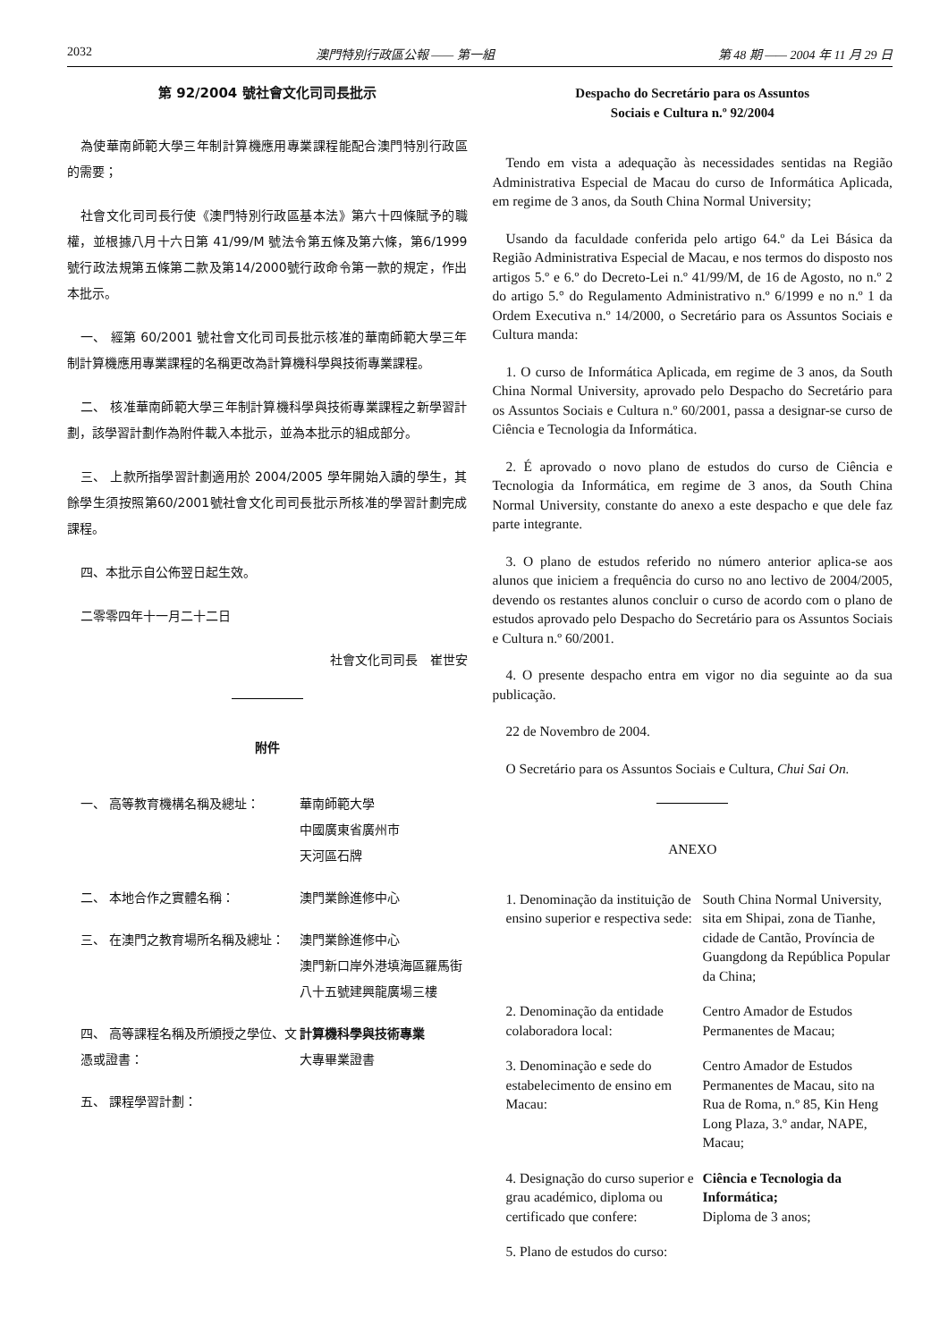2032 澳門特別行政區公報 —— 第一組 第 48 期 —— 2004 年 11 月 29 日
第 92/2004 號社會文化司司長批示
為使華南師範大學三年制計算機應用專業課程能配合澳門特別行政區的需要；
社會文化司司長行使《澳門特別行政區基本法》第六十四條賦予的職權，並根據八月十六日第 41/99/M 號法令第五條及第六條，第6/1999號行政法規第五條第二款及第14/2000號行政命令第一款的規定，作出本批示。
一、 經第 60/2001 號社會文化司司長批示核准的華南師範大學三年制計算機應用專業課程的名稱更改為計算機科學與技術專業課程。
二、 核准華南師範大學三年制計算機科學與技術專業課程之新學習計劃，該學習計劃作為附件載入本批示，並為本批示的組成部分。
三、 上款所指學習計劃適用於 2004/2005 學年開始入讀的學生，其餘學生須按照第60/2001號社會文化司司長批示所核准的學習計劃完成課程。
四、本批示自公佈翌日起生效。
二零零四年十一月二十二日
社會文化司司長　崔世安
附件
一、 高等教育機構名稱及總址： 華南師範大學
中國廣東省廣州市
天河區石牌
二、 本地合作之實體名稱： 澳門業餘進修中心
三、 在澳門之教育場所名稱及總址： 澳門業餘進修中心
澳門新口岸外港填海區羅馬街八十五號建興龍廣場三樓
四、 高等課程名稱及所頒授之學位、文憑或證書：
計算機科學與技術專業
大專畢業證書
五、 課程學習計劃：
Despacho do Secretário para os Assuntos
Sociais e Cultura n.º 92/2004
Tendo em vista a adequação às necessidades sentidas na Região Administrativa Especial de Macau do curso de Informática Aplicada, em regime de 3 anos, da South China Normal University;
Usando da faculdade conferida pelo artigo 64.º da Lei Básica da Região Administrativa Especial de Macau, e nos termos do disposto nos artigos 5.º e 6.º do Decreto-Lei n.º 41/99/M, de 16 de Agosto, no n.º 2 do artigo 5.° do Regulamento Administrativo n.º 6/1999 e no n.º 1 da Ordem Executiva n.º 14/2000, o Secretário para os Assuntos Sociais e Cultura manda:
1. O curso de Informática Aplicada, em regime de 3 anos, da South China Normal University, aprovado pelo Despacho do Secretário para os Assuntos Sociais e Cultura n.º 60/2001, passa a designar-se curso de Ciência e Tecnologia da Informática.
2. É aprovado o novo plano de estudos do curso de Ciência e Tecnologia da Informática, em regime de 3 anos, da South China Normal University, constante do anexo a este despacho e que dele faz parte integrante.
3. O plano de estudos referido no número anterior aplica-se aos alunos que iniciem a frequência do curso no ano lectivo de 2004/2005, devendo os restantes alunos concluir o curso de acordo com o plano de estudos aprovado pelo Despacho do Secretário para os Assuntos Sociais e Cultura n.º 60/2001.
4. O presente despacho entra em vigor no dia seguinte ao da sua publicação.
22 de Novembro de 2004.
O Secretário para os Assuntos Sociais e Cultura, Chui Sai On.
ANEXO
1. Denominação da instituição de ensino superior e respectiva sede:
South China Normal University, sita em Shipai, zona de Tianhe, cidade de Cantão, Província de Guangdong da República Popular da China;
2. Denominação da entidade colaboradora local:
Centro Amador de Estudos Permanentes de Macau;
3. Denominação e sede do estabelecimento de ensino em Macau:
Centro Amador de Estudos Permanentes de Macau, sito na Rua de Roma, n.º 85, Kin Heng Long Plaza, 3.º andar, NAPE, Macau;
4. Designação do curso superior e grau académico, diploma ou certificado que confere:
Ciência e Tecnologia da Informática;
Diploma de 3 anos;
5. Plano de estudos do curso: